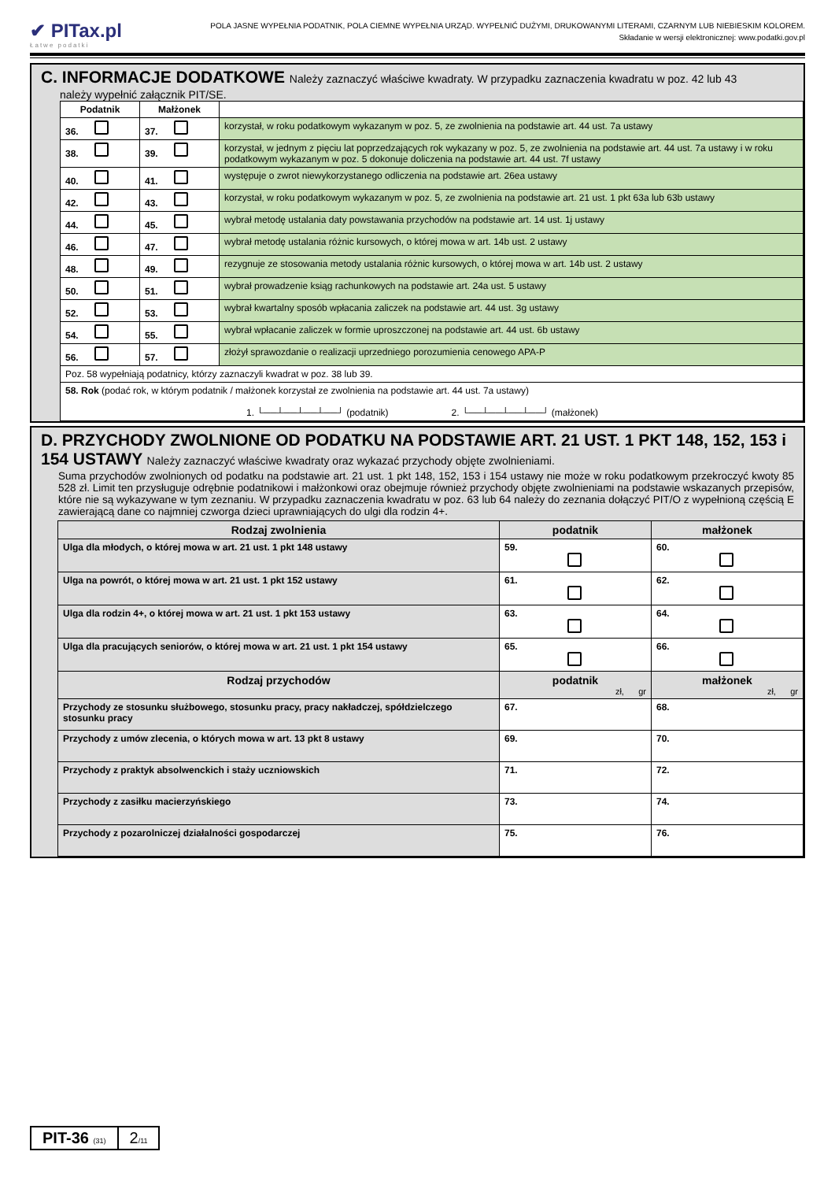✔ PITax.pl
Łatwe podatki
POLA JASNE WYPEŁNIA PODATNIK, POLA CIEMNE WYPEŁNIA URZĄD. WYPEŁNIĆ DUŻYMI, DRUKOWANYMI LITERAMI, CZARNYM LUB NIEBIESKIM KOLOREM.
Składanie w wersji elektronicznej: www.podatki.gov.pl
C. INFORMACJE DODATKOWE Należy zaznaczyć właściwe kwadraty. W przypadku zaznaczenia kwadratu w poz. 42 lub 43
należy wypełnić załącznik PIT/SE.
| Podatnik | Małżonek | |
| --- | --- | --- |
| 36. | 37. | korzystał, w roku podatkowym wykazanym w poz. 5, ze zwolnienia na podstawie art. 44 ust. 7a ustawy |
| 38. | 39. | korzystał, w jednym z pięciu lat poprzedzających rok wykazany w poz. 5, ze zwolnienia na podstawie art. 44 ust. 7a ustawy i w roku podatkowym wykazanym w poz. 5 dokonuje doliczenia na podstawie art. 44 ust. 7f ustawy |
| 40. | 41. | występuje o zwrot niewykorzystanego odliczenia na podstawie art. 26ea ustawy |
| 42. | 43. | korzystał, w roku podatkowym wykazanym w poz. 5, ze zwolnienia na podstawie art. 21 ust. 1 pkt 63a lub 63b ustawy |
| 44. | 45. | wybrał metodę ustalania daty powstawania przychodów na podstawie art. 14 ust. 1j ustawy |
| 46. | 47. | wybrał metodę ustalania różnic kursowych, o której mowa w art. 14b ust. 2 ustawy |
| 48. | 49. | rezygnuje ze stosowania metody ustalania różnic kursowych, o której mowa w art. 14b ust. 2 ustawy |
| 50. | 51. | wybrał prowadzenie ksiąg rachunkowych na podstawie art. 24a ust. 5 ustawy |
| 52. | 53. | wybrał kwartalny sposób wpłacania zaliczek na podstawie art. 44 ust. 3g ustawy |
| 54. | 55. | wybrał wpłacanie zaliczek w formie uproszczonej na podstawie art. 44 ust. 6b ustawy |
| 56. | 57. | złożył sprawozdanie o realizacji uprzedniego porozumienia cenowego APA-P |
| Poz. 58 wypełniają podatnicy, którzy zaznaczyli kwadrat w poz. 38 lub 39. | | |
| 58. Rok (podać rok, w którym podatnik / małżonek korzystał ze zwolnienia na podstawie art. 44 ust. 7a ustawy) 1. └──┴──┴──┴──┘ (podatnik) 2. └──┴──┴──┴──┘ (małżonek) | | |
D. PRZYCHODY ZWOLNIONE OD PODATKU NA PODSTAWIE ART. 21 UST. 1 PKT 148, 152, 153 i 154 USTAWY Należy zaznaczyć właściwe kwadraty oraz wykazać przychody objęte zwolnieniami.
Suma przychodów zwolnionych od podatku na podstawie art. 21 ust. 1 pkt 148, 152, 153 i 154 ustawy nie może w roku podatkowym przekroczyć kwoty 85 528 zł. Limit ten przysługuje odrębnie podatnikowi i małżonkowi oraz obejmuje również przychody objęte zwolnieniami na podstawie wskazanych przepisów, które nie są wykazywane w tym zeznaniu. W przypadku zaznaczenia kwadratu w poz. 63 lub 64 należy do zeznania dołączyć PIT/O z wypełnioną częścią E zawierającą dane co najmniej czworga dzieci uprawniających do ulgi dla rodzin 4+.
| Rodzaj zwolnienia | podatnik | małżonek |
| --- | --- | --- |
| Ulga dla młodych, o której mowa w art. 21 ust. 1 pkt 148 ustawy | 59. | 60. |
| Ulga na powrót, o której mowa w art. 21 ust. 1 pkt 152 ustawy | 61. | 62. |
| Ulga dla rodzin 4+, o której mowa w art. 21 ust. 1 pkt 153 ustawy | 63. | 64. |
| Ulga dla pracujących seniorów, o której mowa w art. 21 ust. 1 pkt 154 ustawy | 65. | 66. |
| Rodzaj przychodów | podatnik zł, gr | małżonek zł, gr |
| Przychody ze stosunku służbowego, stosunku pracy, pracy nakładczej, spółdzielczego stosunku pracy | 67. | 68. |
| Przychody z umów zlecenia, o których mowa w art. 13 pkt 8 ustawy | 69. | 70. |
| Przychody z praktyk absolwenckich i staży uczniowskich | 71. | 72. |
| Przychody z zasiłku macierzyńskiego | 73. | 74. |
| Przychody z pozarolniczej działalności gospodarczej | 75. | 76. |
PIT-36 (31)
2/11